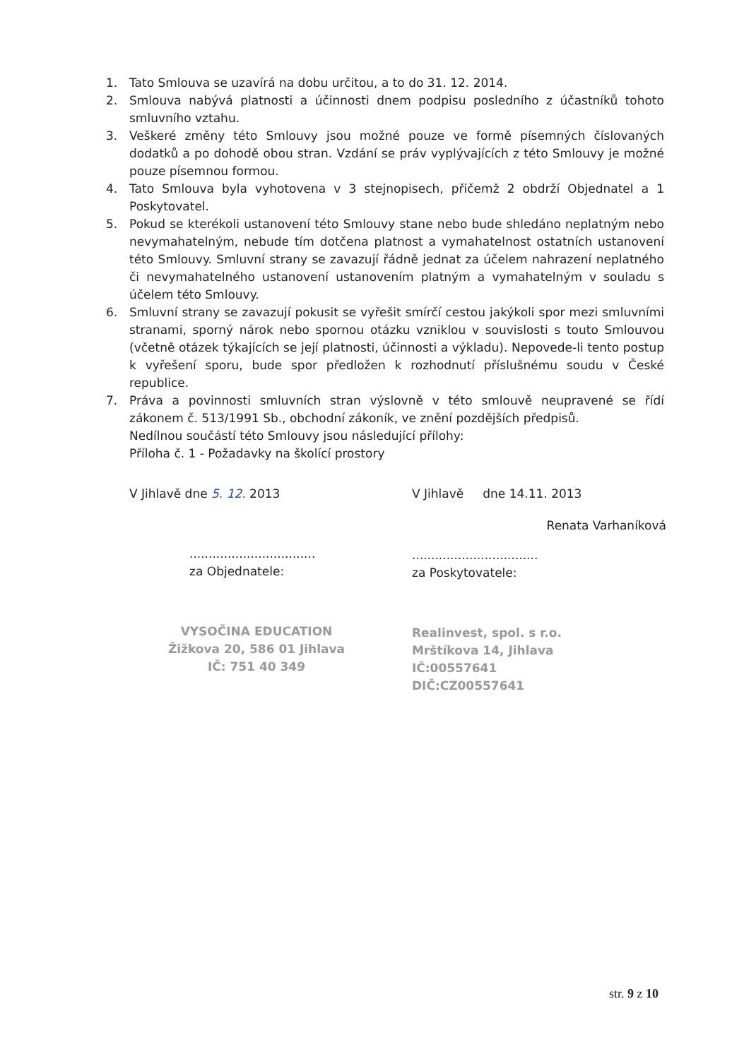1. Tato Smlouva se uzavírá na dobu určitou, a to do 31. 12. 2014.
2. Smlouva nabývá platnosti a účinnosti dnem podpisu posledního z účastníků tohoto smluvního vztahu.
3. Veškeré změny této Smlouvy jsou možné pouze ve formě písemných číslovaných dodatků a po dohodě obou stran. Vzdání se práv vyplývajících z této Smlouvy je možné pouze písemnou formou.
4. Tato Smlouva byla vyhotovena v 3 stejnopisech, přičemž 2 obdrží Objednatel a 1 Poskytovatel.
5. Pokud se kterékoli ustanovení této Smlouvy stane nebo bude shledáno neplatným nebo nevymahatelným, nebude tím dotčena platnost a vymahatelnost ostatních ustanovení této Smlouvy. Smluvní strany se zavazují řádně jednat za účelem nahrazení neplatného či nevymahatelného ustanovení ustanovením platným a vymahatelným v souladu s účelem této Smlouvy.
6. Smluvní strany se zavazují pokusit se vyřešit smírčí cestou jakýkoli spor mezi smluvními stranami, sporný nárok nebo spornou otázku vzniklou v souvislosti s touto Smlouvou (včetně otázek týkajících se její platnosti, účinnosti a výkladu). Nepovede-li tento postup k vyřešení sporu, bude spor předložen k rozhodnutí příslušnému soudu v České republice.
7. Práva a povinnosti smluvních stran výslovně v této smlouvě neupravené se řídí zákonem č. 513/1991 Sb., obchodní zákoník, ve znění pozdějších předpisů.
Nedílnou součástí této Smlouvy jsou následující přílohy:
Příloha č. 1 - Požadavky na školící prostory
V Jihlavě dne 5. 12. 2013
.................................
za Objednatele:
VYSOČINA EDUCATION
Žižkova 20, 586 01 Jihlava
IČ: 751 40 349
V Jihlavě dne 14.11. 2013
Renata Varhaníková
.................................
za Poskytovatele:
Realinvest, spol. s r.o.
Mrštíkova 14, Jihlava
IČ:00557641
DIČ:CZ00557641
str. 9 z 10